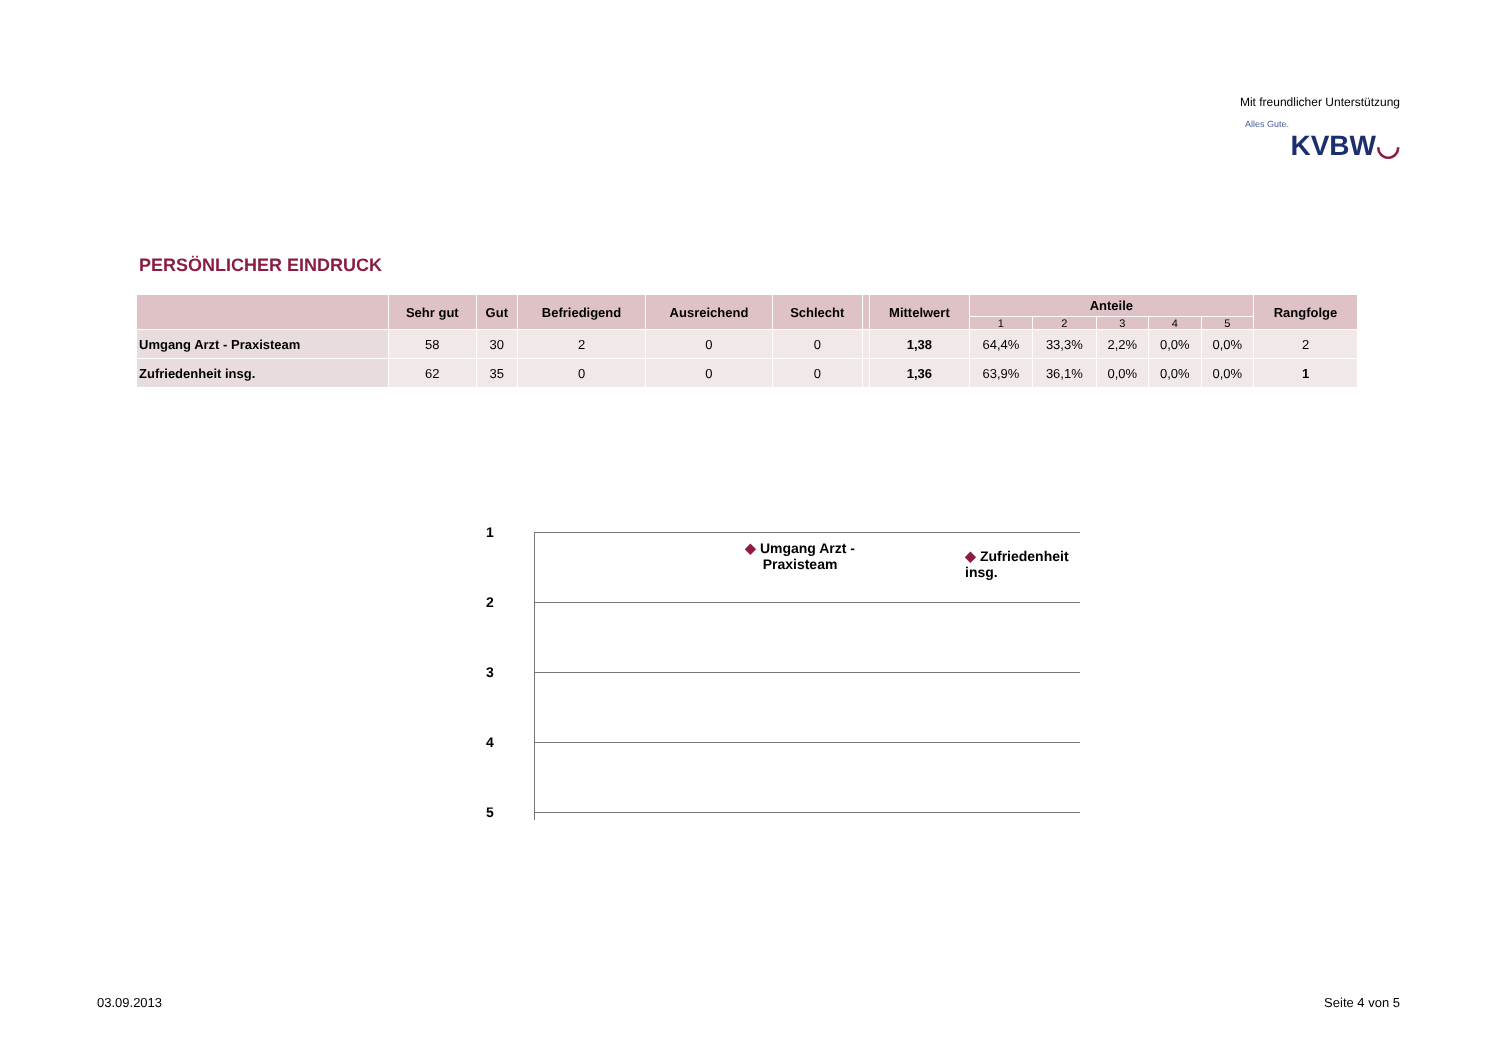Mit freundlicher Unterstützung
Alles Gute.
KVBW◡
PERSÖNLICHER EINDRUCK
| | Sehr gut | Gut | Befriedigend | Ausreichend | Schlecht | | Mittelwert | Anteile | | | | | Rangfolge |
| --- | --- | --- | --- | --- | --- | --- | --- | --- | --- | --- | --- | --- | --- |
| | | | | | | | | 1 | 2 | 3 | 4 | 5 | |
| Umgang Arzt - Praxisteam | 58 | 30 | 2 | 0 | 0 | | 1,38 | 64,4% | 33,3% | 2,2% | 0,0% | 0,0% | 2 |
| Zufriedenheit insg. | 62 | 35 | 0 | 0 | 0 | | 1,36 | 63,9% | 36,1% | 0,0% | 0,0% | 0,0% | 1 |
1
2
3
4
5
◆ Umgang Arzt -
Praxisteam
◆ Zufriedenheit insg.
03.09.2013 Seite 4 von 5